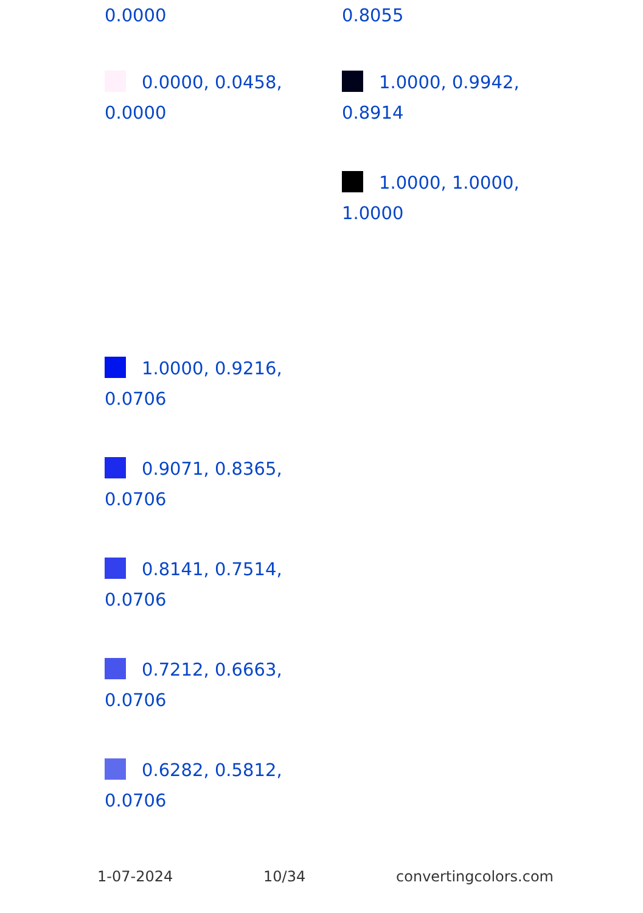0.0000
0.0000, 0.0458, 0.0000
1.0000, 0.9216, 0.0706
0.9071, 0.8365, 0.0706
0.8141, 0.7514, 0.0706
0.7212, 0.6663, 0.0706
0.6282, 0.5812, 0.0706
0.8055
1.0000, 0.9942, 0.8914
1.0000, 1.0000, 1.0000
1-07-2024 10/34 convertingcolors.com